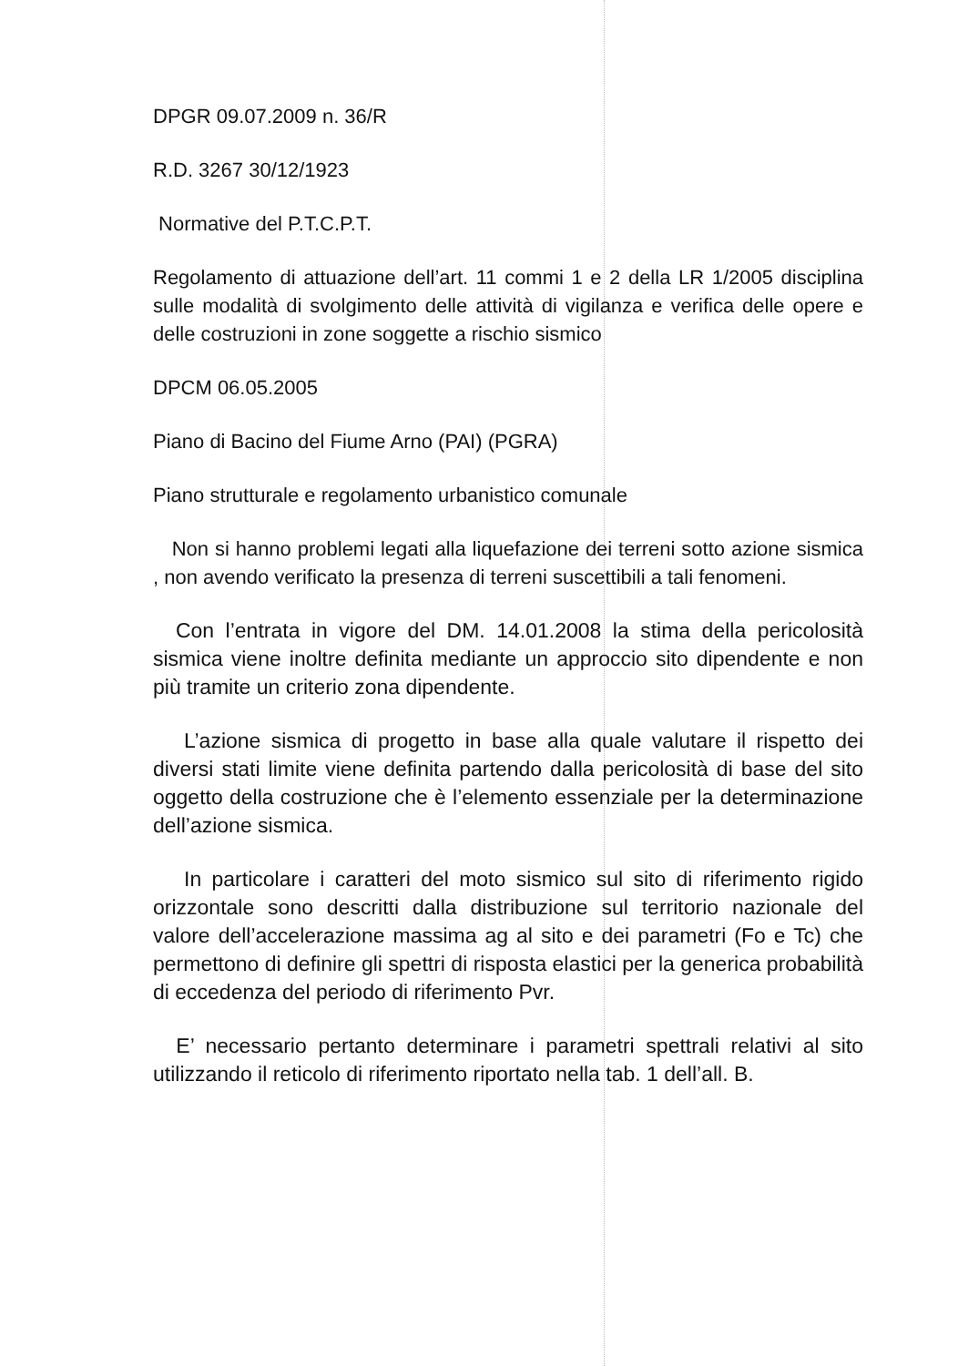DPGR 09.07.2009 n. 36/R
R.D. 3267 30/12/1923
Normative del P.T.C.P.T.
Regolamento di attuazione dell’art. 11 commi 1 e 2 della LR 1/2005 disciplina sulle modalità di svolgimento delle attività di vigilanza e verifica delle opere e delle costruzioni in zone soggette a rischio sismico
DPCM 06.05.2005
Piano di Bacino del Fiume Arno (PAI) (PGRA)
Piano strutturale e regolamento urbanistico comunale
Non si hanno problemi legati alla liquefazione dei terreni sotto azione sismica , non avendo verificato la presenza di terreni suscettibili a tali fenomeni.
Con l’entrata in vigore del DM. 14.01.2008 la stima della pericolosità sismica viene inoltre definita mediante un approccio sito dipendente e non più tramite un criterio zona dipendente.
L’azione sismica di progetto in base alla quale valutare il rispetto dei diversi stati limite viene definita partendo dalla pericolosità di base del sito oggetto della costruzione che è l’elemento essenziale per la determinazione dell’azione sismica.
In particolare i caratteri del moto sismico sul sito di riferimento rigido orizzontale sono descritti dalla distribuzione sul territorio nazionale del valore dell’accelerazione massima ag al sito e dei parametri (Fo e Tc) che permettono di definire gli spettri di risposta elastici per la generica probabilità di eccedenza del periodo di riferimento Pvr.
E’ necessario pertanto determinare i parametri spettrali relativi al sito utilizzando il reticolo di riferimento riportato nella tab. 1 dell’all. B.